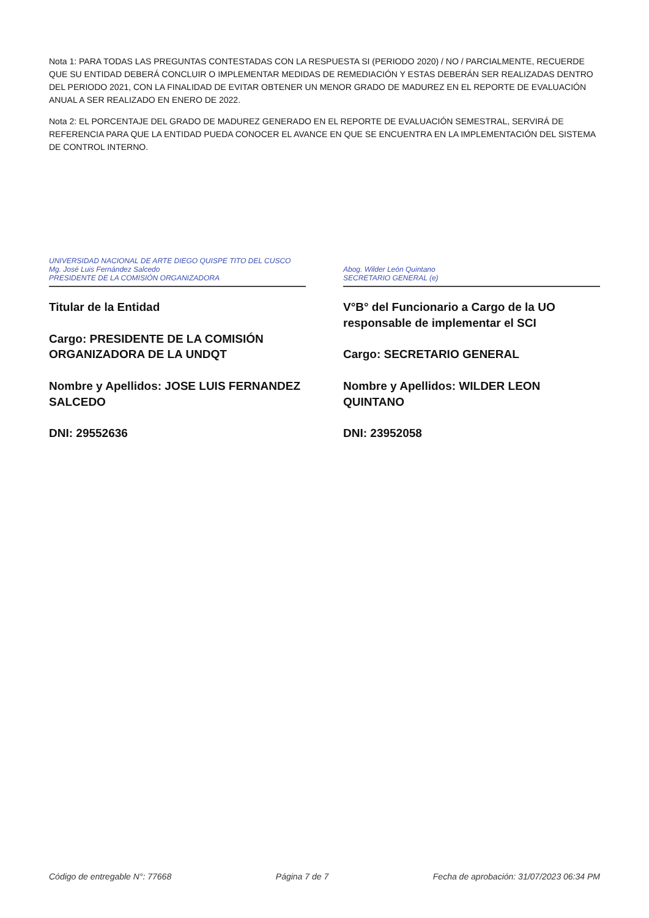Nota 1: PARA TODAS LAS PREGUNTAS CONTESTADAS CON LA RESPUESTA SI (PERIODO 2020) / NO / PARCIALMENTE, RECUERDE QUE SU ENTIDAD DEBERÁ CONCLUIR O IMPLEMENTAR MEDIDAS DE REMEDIACIÓN Y ESTAS DEBERÁN SER REALIZADAS DENTRO DEL PERIODO 2021, CON LA FINALIDAD DE EVITAR OBTENER UN MENOR GRADO DE MADUREZ EN EL REPORTE DE EVALUACIÓN ANUAL A SER REALIZADO EN ENERO DE 2022.
Nota 2: EL PORCENTAJE DEL GRADO DE MADUREZ GENERADO EN EL REPORTE DE EVALUACIÓN SEMESTRAL, SERVIRÁ DE REFERENCIA PARA QUE LA ENTIDAD PUEDA CONOCER EL AVANCE EN QUE SE ENCUENTRA EN LA IMPLEMENTACIÓN DEL SISTEMA DE CONTROL INTERNO.
UNIVERSIDAD NACIONAL DE ARTE DIEGO QUISPE TITO DEL CUSCO
Mg. José Luis Fernández Salcedo
PRESIDENTE DE LA COMISIÓN ORGANIZADORA
Titular de la Entidad
Cargo: PRESIDENTE DE LA COMISIÓN ORGANIZADORA DE LA UNDQT
Nombre y Apellidos: JOSE LUIS FERNANDEZ SALCEDO
DNI: 29552636
Abog. Wilder León Quintano
SECRETARIO GENERAL (e)
V°B° del Funcionario a Cargo de la UO responsable de implementar el SCI
Cargo: SECRETARIO GENERAL
Nombre y Apellidos: WILDER LEON QUINTANO
DNI: 23952058
Código de entregable N°: 77668 Página 7 de 7 Fecha de aprobación: 31/07/2023 06:34 PM